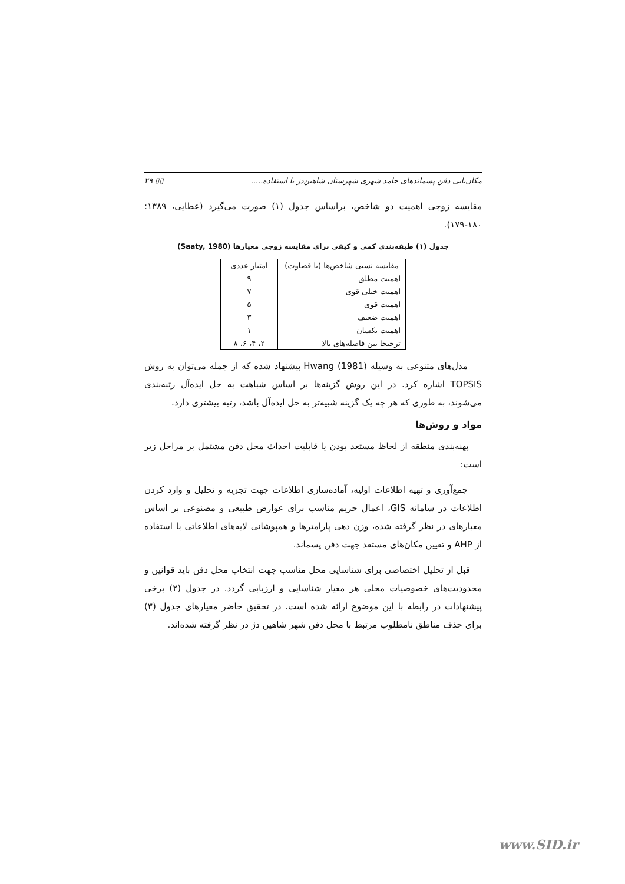مکان‌یابی دفن پسماندهای جامد شهری شهرستان شاهین‌دژ با استفاده..... ▯▯ ۲۹
مقایسه زوجی اهمیت دو شاخص، براساس جدول (۱) صورت می‌گیرد (عطایی، ۱۳۸۹: ۱۸۰-۱۷۹).
جدول (۱) طبقه‌بندی کمی و کیفی برای مقایسه زوجی معیارها (Saaty, 1980)
| مقایسه نسبی شاخص‌ها (با قضاوت) | امتیاز عددی |
| --- | --- |
| اهمیت مطلق | ۹ |
| اهمیت خیلی قوی | ۷ |
| اهمیت قوی | ۵ |
| اهمیت ضعیف | ۳ |
| اهمیت یکسان | ۱ |
| ترجیحا بین فاصله‌های بالا | ۲، ۴، ۶، ۸ |
مدل‌های متنوعی به وسیله Hwang (1981) پیشنهاد شده که از جمله می‌توان به روش TOPSIS اشاره کرد. در این روش گزینه‌ها بر اساس شباهت به حل ایده‌آل رتبه‌بندی می‌شوند، به طوری که هر چه یک گزینه شبیه‌تر به حل ایده‌آل باشد، رتبه بیشتری دارد.
مواد و روش‌ها
پهنه‌بندی منطقه از لحاظ مستعد بودن یا قابلیت احداث محل دفن مشتمل بر مراحل زیر است:
جمع‌آوری و تهیه اطلاعات اولیه، آماده‌سازی اطلاعات جهت تجزیه و تحلیل و وارد کردن اطلاعات در سامانه GIS، اعمال حریم مناسب برای عوارض طبیعی و مصنوعی بر اساس معیارهای در نظر گرفته شده، وزن دهی پارامترها و همپوشانی لایه‌های اطلاعاتی با استفاده از AHP و تعیین مکان‌های مستعد جهت دفن پسماند.
قبل از تحلیل اختصاصی برای شناسایی محل مناسب جهت انتخاب محل دفن باید قوانین و محدودیت‌های خصوصیات محلی هر معیار شناسایی و ارزیابی گردد. در جدول (۲) برخی پیشنهادات در رابطه با این موضوع ارائه شده است. در تحقیق حاضر معیارهای جدول (۳) برای حذف مناطق نامطلوب مرتبط با محل دفن شهر شاهین دژ در نظر گرفته شده‌اند.
www.SID.ir